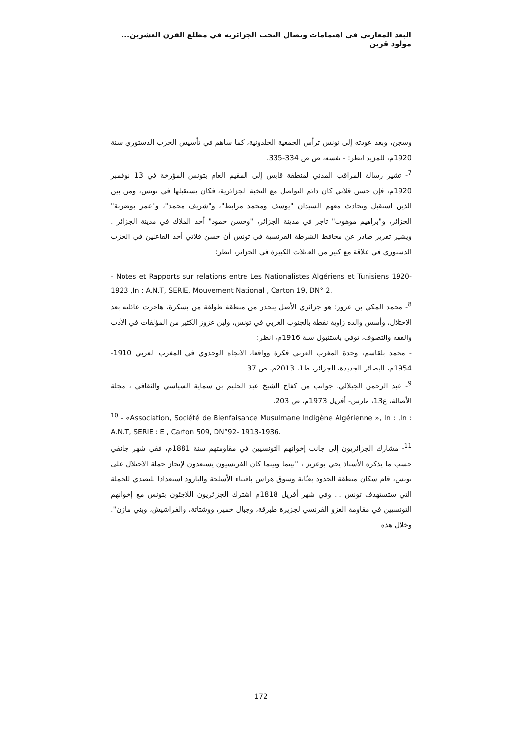البعد المغاربي في اهتمامات ونضال النخب الجزائرية في مطلع القرن العشرين... مولود قرين
وسجن، وبعد عودته إلى تونس ترأس الجمعية الخلدونية، كما ساهم في تأسيس الحزب الدستوري سنة 1920م، للمزيد انظر: - نفسه، ص ص 334-335.
<sup>7</sup>- تشير رسالة المراقب المدني لمنطقة قابس إلى المقيم العام بتونس المؤرخة في 13 نوفمبر 1920م، فإن حسن قلاتي كان دائم التواصل مع النخبة الجزائرية، فكان يستقبلها في تونس، ومن بين الذين استقبل وتحادث معهم السيدان "يوسف ومحمد مرابط"، و"شريف محمد"، و"عمر بوضربة" الجزائر، و"براهيم موهوب" تاجر في مدينة الجزائر، "وحسن حمود" أحد الملاك في مدينة الجزائر . ويشير تقرير صادر عن محافظ الشرطة الفرنسية في تونس أن حسن قلاتي أحد الفاعلين في الحزب الدستوري في علاقة مع كثير من العائلات الكبيرة في الجزائر، انظر:
- Notes et Rapports sur relations entre Les Nationalistes Algériens et Tunisiens 1920- 1923 ,In : A.N.T, SERIE, Mouvement National , Carton 19, DN° 2.
<sup>8</sup>- محمد المكي بن عزوز: هو جزائري الأصل ينحدر من منطقة طولقة من بسكرة، هاجرت عائلته بعد الاحتلال، وأسس والده زاوية نفطة بالجنوب الغربي في تونس، ولبن عزوز الكثير من المؤلفات في الأدب والفقه والتصوف، توفي باستنبول سنة 1916م، انظر:
- محمد بلقاسم، وحدة المغرب العربي فكرة وواقعا، الاتجاه الوحدوي في المغرب العربي 1910-1954م، البصائر الجديدة، الجزائر، ط1، 2013م، ص 37 .
<sup>9</sup>- عبد الرحمن الجيلالي، جوانب من كفاح الشيخ عبد الحليم بن سماية السياسي والثقافي ، مجلة الأصالة، ع13، مارس- أفريل 1973م، ص 203.
<sup>10</sup> - «Association, Société de Bienfaisance Musulmane Indigène Algérienne », In : ,In : A.N.T, SERIE : E , Carton 509, DN°92- 1913-1936.
<sup>11</sup>- مشارك الجزائريون إلى جانب إخوانهم التونسيين في مقاومتهم سنة 1881م، ففي شهر جانفي حسب ما يذكره الأستاذ يحي بوعزيز ، "بينما وبينما كان الفرنسيون يستعدون لإنجاز حملة الاحتلال على تونس، قام سكان منطقة الحدود بعنّابة وسوق هراس باقتناء الأسلحة والبارود استعدادا للتصدي للحملة التي ستستهدف تونس ... وفي شهر أفريل 1818م اشترك الجزائريون اللاجئون بتونس مع إخوانهم التونسيين في مقاومة الغزو الفرنسي لجزيرة طبرقة، وجبال خمير، ووشتاتة، والفراشيش، وبني مازن". وخلال هذه
172